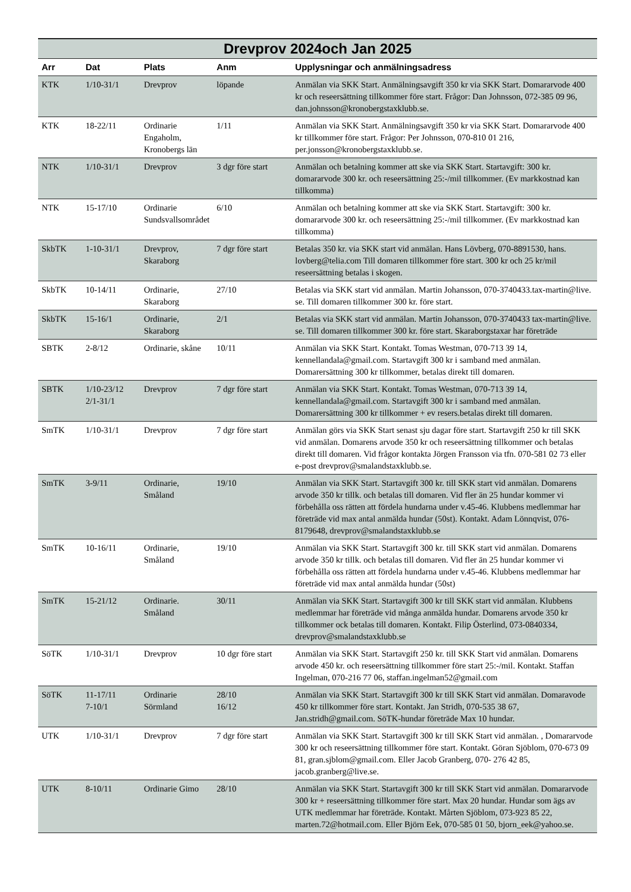| Drevprov 2024och Jan 2025 | | | | |
| --- | --- | --- | --- | --- |
| Arr | Dat | Plats | Anm | Upplysningar och anmälningsadress |
| KTK | 1/10-31/1 | Drevprov | löpande | Anmälan via SKK Start. Anmälningsavgift 350 kr via SKK Start. Domararvode 400 kr och reseersättning tillkommer före start. Frågor: Dan Johnsson, 072-385 09 96, dan.johnsson@kronobergstaxklubb.se. |
| KTK | 18-22/11 | Ordinarie Engaholm, Kronobergs län | 1/11 | Anmälan via SKK Start. Anmälningsavgift 350 kr via SKK Start. Domararvode 400 kr tillkommer före start. Frågor: Per Johnsson, 070-810 01 216, per.jonsson@kronobergstaxklubb.se. |
| NTK | 1/10-31/1 | Drevprov | 3 dgr före start | Anmälan och betalning kommer att ske via SKK Start. Startavgift: 300 kr. domararvode 300 kr. och reseersättning 25:-/mil tillkommer. (Ev markkostnad kan tillkomma) |
| NTK | 15-17/10 | Ordinarie Sundsvallsområdet | 6/10 | Anmälan och betalning kommer att ske via SKK Start. Startavgift: 300 kr. domararvode 300 kr. och reseersättning 25:-/mil tillkommer. (Ev markkostnad kan tillkomma) |
| SkbTK | 1-10-31/1 | Drevprov, Skaraborg | 7 dgr före start | Betalas 350 kr. via SKK start vid anmälan. Hans Lövberg, 070-8891530, hans. lovberg@telia.com Till domaren tillkommer före start. 300 kr och 25 kr/mil reseersättning betalas i skogen. |
| SkbTK | 10-14/11 | Ordinarie, Skaraborg | 27/10 | Betalas via SKK start vid anmälan. Martin Johansson, 070-3740433.tax-martin@live. se. Till domaren tillkommer 300 kr. före start. |
| SkbTK | 15-16/1 | Ordinarie, Skaraborg | 2/1 | Betalas via SKK start vid anmälan. Martin Johansson, 070-3740433 tax-martin@live. se. Till domaren tillkommer 300 kr. före start. Skaraborgstaxar har företräde |
| SBTK | 2-8/12 | Ordinarie, skåne | 10/11 | Anmälan via SKK Start. Kontakt. Tomas Westman, 070-713 39 14, kennellandala@gmail.com. Startavgift 300 kr i samband med anmälan. Domarersättning 300 kr tillkommer, betalas direkt till domaren. |
| SBTK | 1/10-23/12 2/1-31/1 | Drevprov | 7 dgr före start | Anmälan via SKK Start. Kontakt. Tomas Westman, 070-713 39 14, kennellandala@gmail.com. Startavgift 300 kr i samband med anmälan. Domarersättning 300 kr tillkommer + ev resers.betalas direkt till domaren. |
| SmTK | 1/10-31/1 | Drevprov | 7 dgr före start | Anmälan görs via SKK Start senast sju dagar före start. Startavgift 250 kr till SKK vid anmälan. Domarens arvode 350 kr och reseersättning tillkommer och betalas direkt till domaren. Vid frågor kontakta Jörgen Fransson via tfn. 070-581 02 73 eller e-post drevprov@smalandstaxklubb.se. |
| SmTK | 3-9/11 | Ordinarie, Småland | 19/10 | Anmälan via SKK Start. Startavgift 300 kr. till SKK start vid anmälan. Domarens arvode 350 kr tillk. och betalas till domaren. Vid fler än 25 hundar kommer vi förbehålla oss rätten att fördela hundarna under v.45-46. Klubbens medlemmar har företräde vid max antal anmälda hundar (50st). Kontakt. Adam Lönnqvist, 076-8179648, drevprov@smalandstaxklubb.se |
| SmTK | 10-16/11 | Ordinarie, Småland | 19/10 | Anmälan via SKK Start. Startavgift 300 kr. till SKK start vid anmälan. Domarens arvode 350 kr tillk. och betalas till domaren. Vid fler än 25 hundar kommer vi förbehålla oss rätten att fördela hundarna under v.45-46. Klubbens medlemmar har företräde vid max antal anmälda hundar (50st) |
| SmTK | 15-21/12 | Ordinarie. Småland | 30/11 | Anmälan via SKK Start. Startavgift 300 kr till SKK start vid anmälan. Klubbens medlemmar har företräde vid många anmälda hundar. Domarens arvode 350 kr tillkommer ock betalas till domaren. Kontakt. Filip Österlind, 073-0840334, drevprov@smalandstaxklubb.se |
| SöTK | 1/10-31/1 | Drevprov | 10 dgr före start | Anmälan via SKK Start. Startavgift 250 kr. till SKK Start vid anmälan. Domarens arvode 450 kr. och reseersättning tillkommer före start 25:-/mil. Kontakt. Staffan Ingelman, 070-216 77 06, staffan.ingelman52@gmail.com |
| SöTK | 11-17/11 7-10/1 | Ordinarie Sörmland | 28/10 16/12 | Anmälan via SKK Start. Startavgift 300 kr till SKK Start vid anmälan. Domaravode 450 kr tillkommer före start. Kontakt. Jan Stridh, 070-535 38 67, Jan.stridh@gmail.com. SöTK-hundar företräde Max 10 hundar. |
| UTK | 1/10-31/1 | Drevprov | 7 dgr före start | Anmälan via SKK Start. Startavgift 300 kr till SKK Start vid anmälan. , Domararvode 300 kr och reseersättning tillkommer före start. Kontakt. Göran Sjöblom, 070-673 09 81, gran.sjblom@gmail.com. Eller Jacob Granberg, 070- 276 42 85, jacob.granberg@live.se. |
| UTK | 8-10/11 | Ordinarie Gimo | 28/10 | Anmälan via SKK Start. Startavgift 300 kr till SKK Start vid anmälan. Domararvode 300 kr + reseersättning tillkommer före start. Max 20 hundar. Hundar som ägs av UTK medlemmar har företräde. Kontakt. Mårten Sjöblom, 073-923 85 22, marten.72@hotmail.com. Eller Björn Eek, 070-585 01 50, bjorn_eek@yahoo.se. |